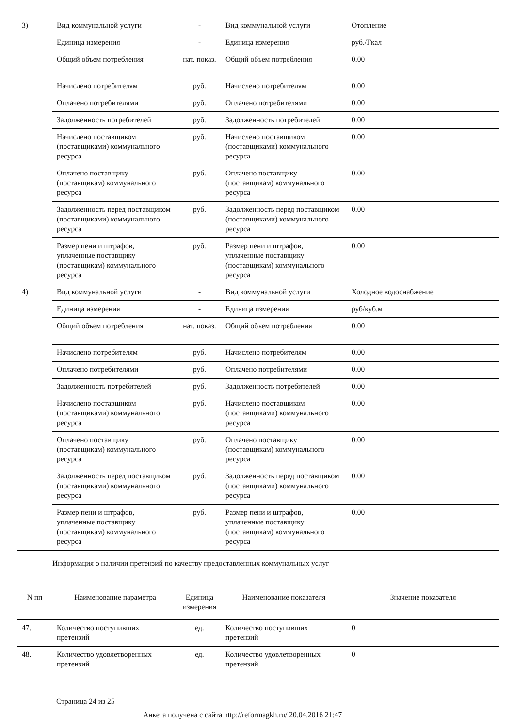| 3) | Вид коммунальной услуги | - | Вид коммунальной услуги | Отопление |
| | Единица измерения | - | Единица измерения | руб./Гкал |
| | Общий объем потребления | нат. показ. | Общий объем потребления | 0.00 |
| | Начислено потребителям | руб. | Начислено потребителям | 0.00 |
| | Оплачено потребителями | руб. | Оплачено потребителями | 0.00 |
| | Задолженность потребителей | руб. | Задолженность потребителей | 0.00 |
| | Начислено поставщиком (поставщиками) коммунального ресурса | руб. | Начислено поставщиком (поставщиками) коммунального ресурса | 0.00 |
| | Оплачено поставщику (поставщикам) коммунального ресурса | руб. | Оплачено поставщику (поставщикам) коммунального ресурса | 0.00 |
| | Задолженность перед поставщиком (поставщиками) коммунального ресурса | руб. | Задолженность перед поставщиком (поставщиками) коммунального ресурса | 0.00 |
| | Размер пени и штрафов, уплаченные поставщику (поставщикам) коммунального ресурса | руб. | Размер пени и штрафов, уплаченные поставщику (поставщикам) коммунального ресурса | 0.00 |
| 4) | Вид коммунальной услуги | - | Вид коммунальной услуги | Холодное водоснабжение |
| | Единица измерения | - | Единица измерения | руб/куб.м |
| | Общий объем потребления | нат. показ. | Общий объем потребления | 0.00 |
| | Начислено потребителям | руб. | Начислено потребителям | 0.00 |
| | Оплачено потребителями | руб. | Оплачено потребителями | 0.00 |
| | Задолженность потребителей | руб. | Задолженность потребителей | 0.00 |
| | Начислено поставщиком (поставщиками) коммунального ресурса | руб. | Начислено поставщиком (поставщиками) коммунального ресурса | 0.00 |
| | Оплачено поставщику (поставщикам) коммунального ресурса | руб. | Оплачено поставщику (поставщикам) коммунального ресурса | 0.00 |
| | Задолженность перед поставщиком (поставщиками) коммунального ресурса | руб. | Задолженность перед поставщиком (поставщиками) коммунального ресурса | 0.00 |
| | Размер пени и штрафов, уплаченные поставщику (поставщикам) коммунального ресурса | руб. | Размер пени и штрафов, уплаченные поставщику (поставщикам) коммунального ресурса | 0.00 |
Информация о наличии претензий по качеству предоставленных коммунальных услуг
| N пп | Наименование параметра | Единица измерения | Наименование показателя | Значение показателя |
| --- | --- | --- | --- | --- |
| 47. | Количество поступивших претензий | ед. | Количество поступивших претензий | 0 |
| 48. | Количество удовлетворенных претензий | ед. | Количество удовлетворенных претензий | 0 |
Страница 24 из 25
Анкета получена с сайта http://reformagkh.ru/ 20.04.2016 21:47